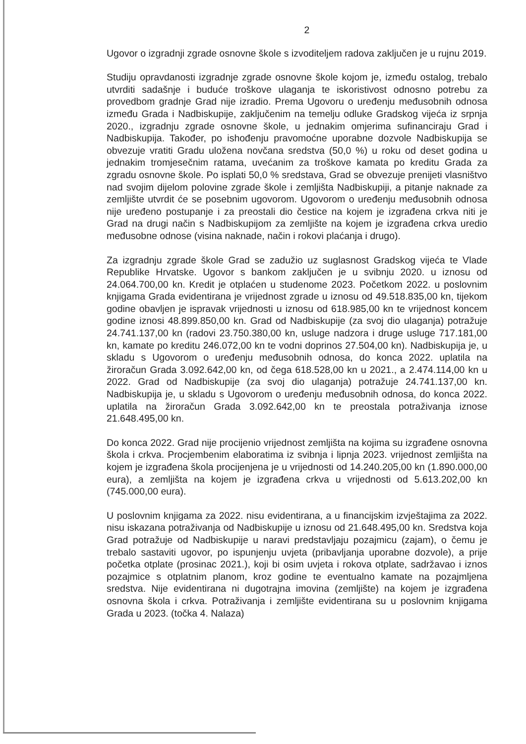2
Ugovor o izgradnji zgrade osnovne škole s izvoditeljem radova zaključen je u rujnu 2019.
Studiju opravdanosti izgradnje zgrade osnovne škole kojom je, između ostalog, trebalo utvrditi sadašnje i buduće troškove ulaganja te iskoristivost odnosno potrebu za provedbom gradnje Grad nije izradio. Prema Ugovoru o uređenju međusobnih odnosa između Grada i Nadbiskupije, zaključenim na temelju odluke Gradskog vijeća iz srpnja 2020., izgradnju zgrade osnovne škole, u jednakim omjerima sufinanciraju Grad i Nadbiskupija. Također, po ishođenju pravomoćne uporabne dozvole Nadbiskupija se obvezuje vratiti Gradu uložena novčana sredstva (50,0 %) u roku od deset godina u jednakim tromjesečnim ratama, uvećanim za troškove kamata po kreditu Grada za zgradu osnovne škole. Po isplati 50,0 % sredstava, Grad se obvezuje prenijeti vlasništvo nad svojim dijelom polovine zgrade škole i zemljišta Nadbiskupiji, a pitanje naknade za zemljište utvrdit će se posebnim ugovorom. Ugovorom o uređenju međusobnih odnosa nije uređeno postupanje i za preostali dio čestice na kojem je izgrađena crkva niti je Grad na drugi način s Nadbiskupijom za zemljište na kojem je izgrađena crkva uredio međusobne odnose (visina naknade, način i rokovi plaćanja i drugo).
Za izgradnju zgrade škole Grad se zadužio uz suglasnost Gradskog vijeća te Vlade Republike Hrvatske. Ugovor s bankom zaključen je u svibnju 2020. u iznosu od 24.064.700,00 kn. Kredit je otplaćen u studenome 2023. Početkom 2022. u poslovnim knjigama Grada evidentirana je vrijednost zgrade u iznosu od 49.518.835,00 kn, tijekom godine obavljen je ispravak vrijednosti u iznosu od 618.985,00 kn te vrijednost koncem godine iznosi 48.899.850,00 kn. Grad od Nadbiskupije (za svoj dio ulaganja) potražuje 24.741.137,00 kn (radovi 23.750.380,00 kn, usluge nadzora i druge usluge 717.181,00 kn, kamate po kreditu 246.072,00 kn te vodni doprinos 27.504,00 kn). Nadbiskupija je, u skladu s Ugovorom o uređenju međusobnih odnosa, do konca 2022. uplatila na žiroračun Grada 3.092.642,00 kn, od čega 618.528,00 kn u 2021., a 2.474.114,00 kn u 2022. Grad od Nadbiskupije (za svoj dio ulaganja) potražuje 24.741.137,00 kn. Nadbiskupija je, u skladu s Ugovorom o uređenju međusobnih odnosa, do konca 2022. uplatila na žiroračun Grada 3.092.642,00 kn te preostala potraživanja iznose 21.648.495,00 kn.
Do konca 2022. Grad nije procijenio vrijednost zemljišta na kojima su izgrađene osnovna škola i crkva. Procjembenim elaboratima iz svibnja i lipnja 2023. vrijednost zemljišta na kojem je izgrađena škola procijenjena je u vrijednosti od 14.240.205,00 kn (1.890.000,00 eura), a zemljišta na kojem je izgrađena crkva u vrijednosti od 5.613.202,00 kn (745.000,00 eura).
U poslovnim knjigama za 2022. nisu evidentirana, a u financijskim izvještajima za 2022. nisu iskazana potraživanja od Nadbiskupije u iznosu od 21.648.495,00 kn. Sredstva koja Grad potražuje od Nadbiskupije u naravi predstavljaju pozajmicu (zajam), o čemu je trebalo sastaviti ugovor, po ispunjenju uvjeta (pribavljanja uporabne dozvole), a prije početka otplate (prosinac 2021.), koji bi osim uvjeta i rokova otplate, sadržavao i iznos pozajmice s otplatnim planom, kroz godine te eventualno kamate na pozajmljena sredstva. Nije evidentirana ni dugotrajna imovina (zemljište) na kojem je izgrađena osnovna škola i crkva. Potraživanja i zemljište evidentirana su u poslovnim knjigama Grada u 2023. (točka 4. Nalaza)